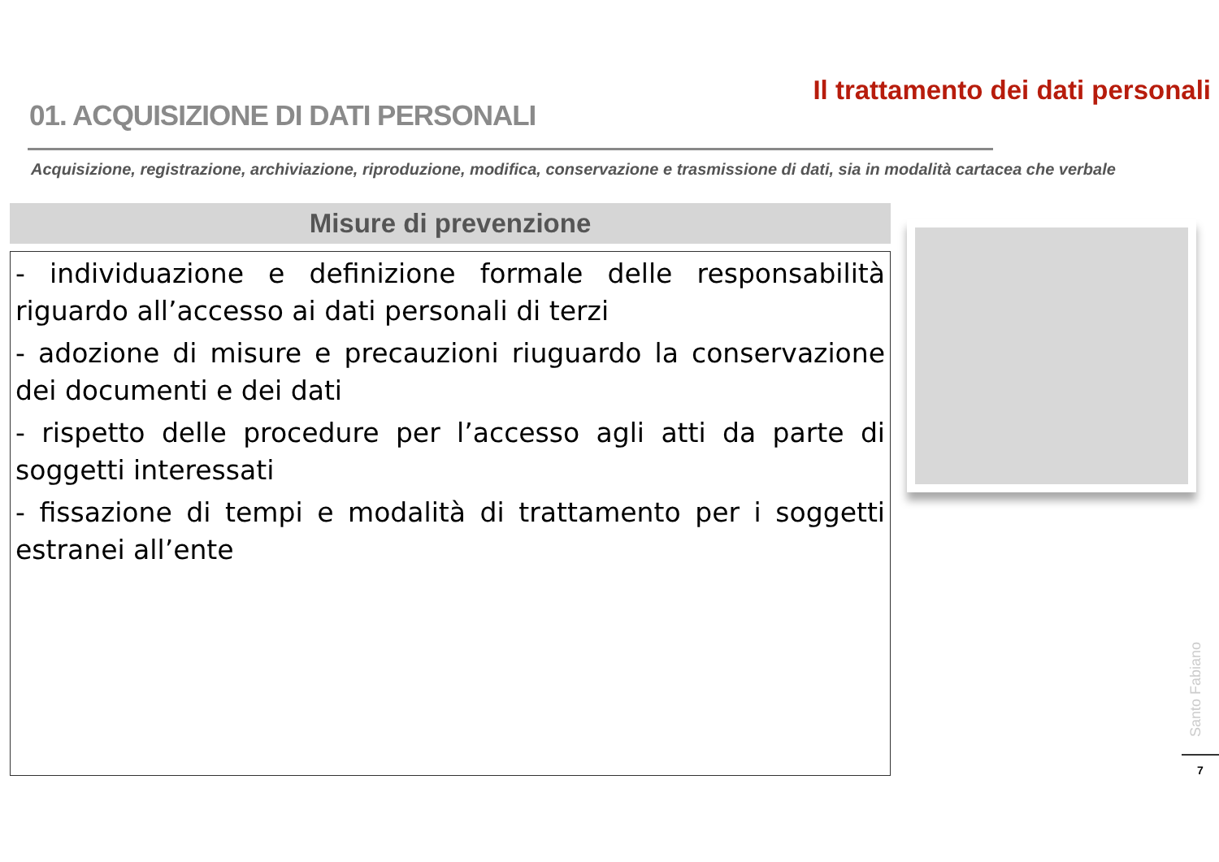01. ACQUISIZIONE DI DATI PERSONALI
Il trattamento dei dati personali
Acquisizione, registrazione, archiviazione, riproduzione, modifica, conservazione e trasmissione di dati, sia in modalità cartacea che verbale
Misure di prevenzione
- individuazione e definizione formale delle responsabilità riguardo all’accesso ai dati personali di terzi
- adozione di misure e precauzioni riuguardo la conservazione dei documenti e dei dati
- rispetto delle procedure per l’accesso agli atti da parte di soggetti interessati
- fissazione di tempi e modalità di trattamento per i soggetti estranei all’ente
Santo Fabiano
7